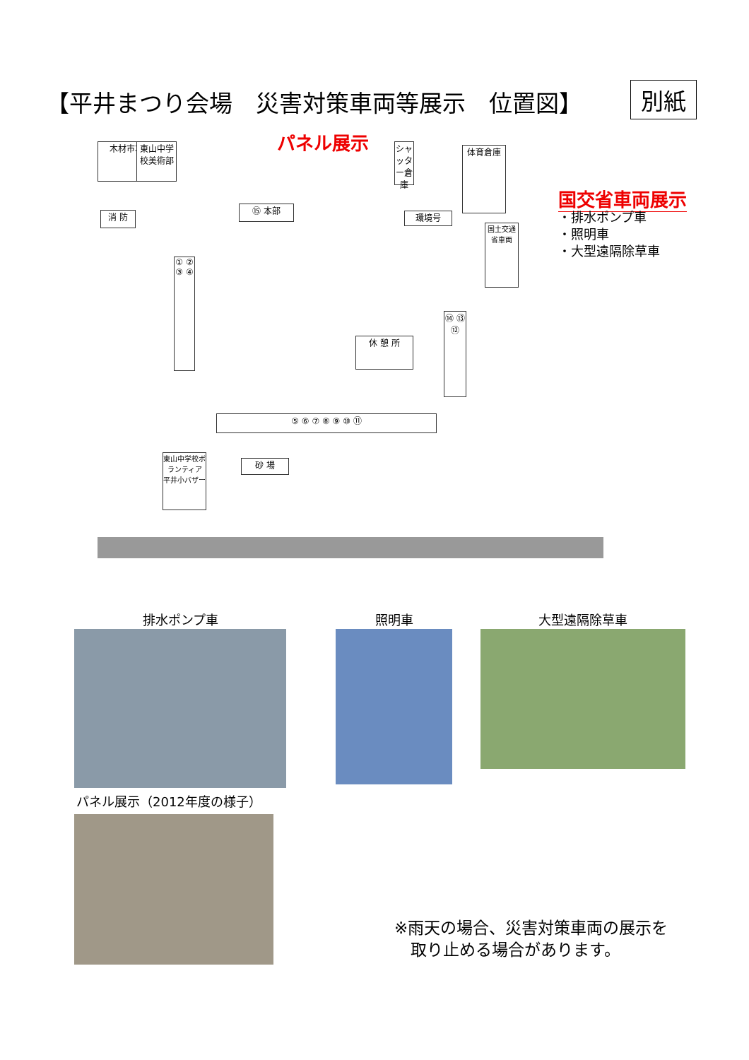【平井まつり会場　災害対策車両等展示　位置図】
別紙
木材市場
東山中学校美術部
消 防
⑮ 本部
環境号
シャッター倉庫
体育倉庫
国土交通省車両
① ② ③ ④
休 憩 所
⑭ ⑬ ⑫
⑤ ⑥ ⑦ ⑧ ⑨ ⑩ ⑪
東山中学校ボランティア 平井小バザー
砂 場
パネル展示
国交省車両展示
・排水ポンプ車
・照明車
・大型遠隔除草車
排水ポンプ車 照明車 大型遠隔除草車
パネル展示（2012年度の様子）
※雨天の場合、災害対策車両の展示を
　取り止める場合があります。